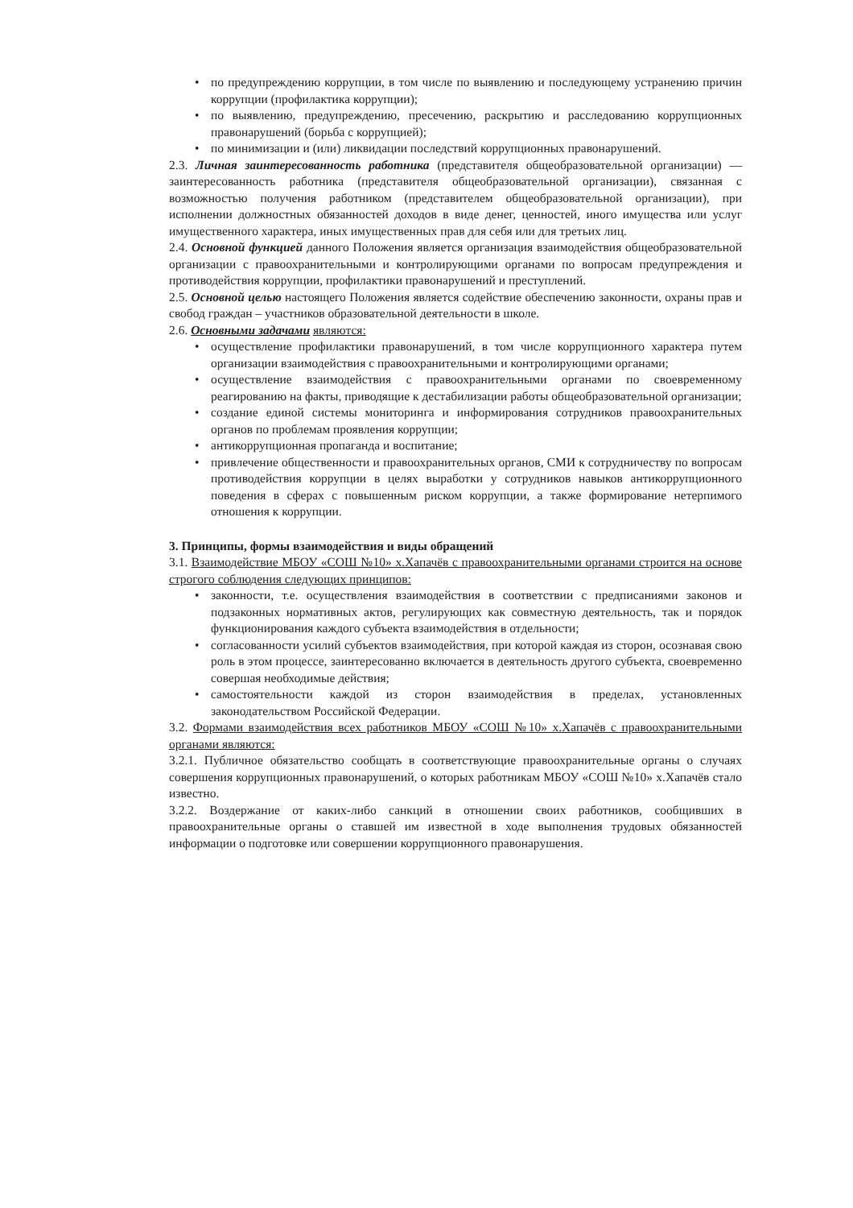• по предупреждению коррупции, в том числе по выявлению и последующему устранению причин коррупции (профилактика коррупции);
• по выявлению, предупреждению, пресечению, раскрытию и расследованию коррупционных правонарушений (борьба с коррупцией);
• по минимизации и (или) ликвидации последствий коррупционных правонарушений.
2.3. Личная заинтересованность работника (представителя общеобразовательной организации) — заинтересованность работника (представителя общеобразовательной организации), связанная с возможностью получения работником (представителем общеобразовательной организации), при исполнении должностных обязанностей доходов в виде денег, ценностей, иного имущества или услуг имущественного характера, иных имущественных прав для себя или для третьих лиц.
2.4. Основной функцией данного Положения является организация взаимодействия общеобразовательной организации с правоохранительными и контролирующими органами по вопросам предупреждения и противодействия коррупции, профилактики правонарушений и преступлений.
2.5. Основной целью настоящего Положения является содействие обеспечению законности, охраны прав и свобод граждан – участников образовательной деятельности в школе.
2.6. Основными задачами являются:
• осуществление профилактики правонарушений, в том числе коррупционного характера путем организации взаимодействия с правоохранительными и контролирующими органами;
• осуществление взаимодействия с правоохранительными органами по своевременному реагированию на факты, приводящие к дестабилизации работы общеобразовательной организации;
• создание единой системы мониторинга и информирования сотрудников правоохранительных органов по проблемам проявления коррупции;
• антикоррупционная пропаганда и воспитание;
• привлечение общественности и правоохранительных органов, СМИ к сотрудничеству по вопросам противодействия коррупции в целях выработки у сотрудников навыков антикоррупционного поведения в сферах с повышенным риском коррупции, а также формирование нетерпимого отношения к коррупции.
3. Принципы, формы взаимодействия и виды обращений
3.1. Взаимодействие МБОУ «СОШ №10» х.Хапачёв с правоохранительными органами строится на основе строгого соблюдения следующих принципов:
• законности, т.е. осуществления взаимодействия в соответствии с предписаниями законов и подзаконных нормативных актов, регулирующих как совместную деятельность, так и порядок функционирования каждого субъекта взаимодействия в отдельности;
• согласованности усилий субъектов взаимодействия, при которой каждая из сторон, осознавая свою роль в этом процессе, заинтересованно включается в деятельность другого субъекта, своевременно совершая необходимые действия;
• самостоятельности каждой из сторон взаимодействия в пределах, установленных законодательством Российской Федерации.
3.2. Формами взаимодействия всех работников МБОУ «СОШ №10» х.Хапачёв с правоохранительными органами являются:
3.2.1. Публичное обязательство сообщать в соответствующие правоохранительные органы о случаях совершения коррупционных правонарушений, о которых работникам МБОУ «СОШ №10» х.Хапачёв стало известно.
3.2.2. Воздержание от каких-либо санкций в отношении своих работников, сообщивших в правоохранительные органы о ставшей им известной в ходе выполнения трудовых обязанностей информации о подготовке или совершении коррупционного правонарушения.